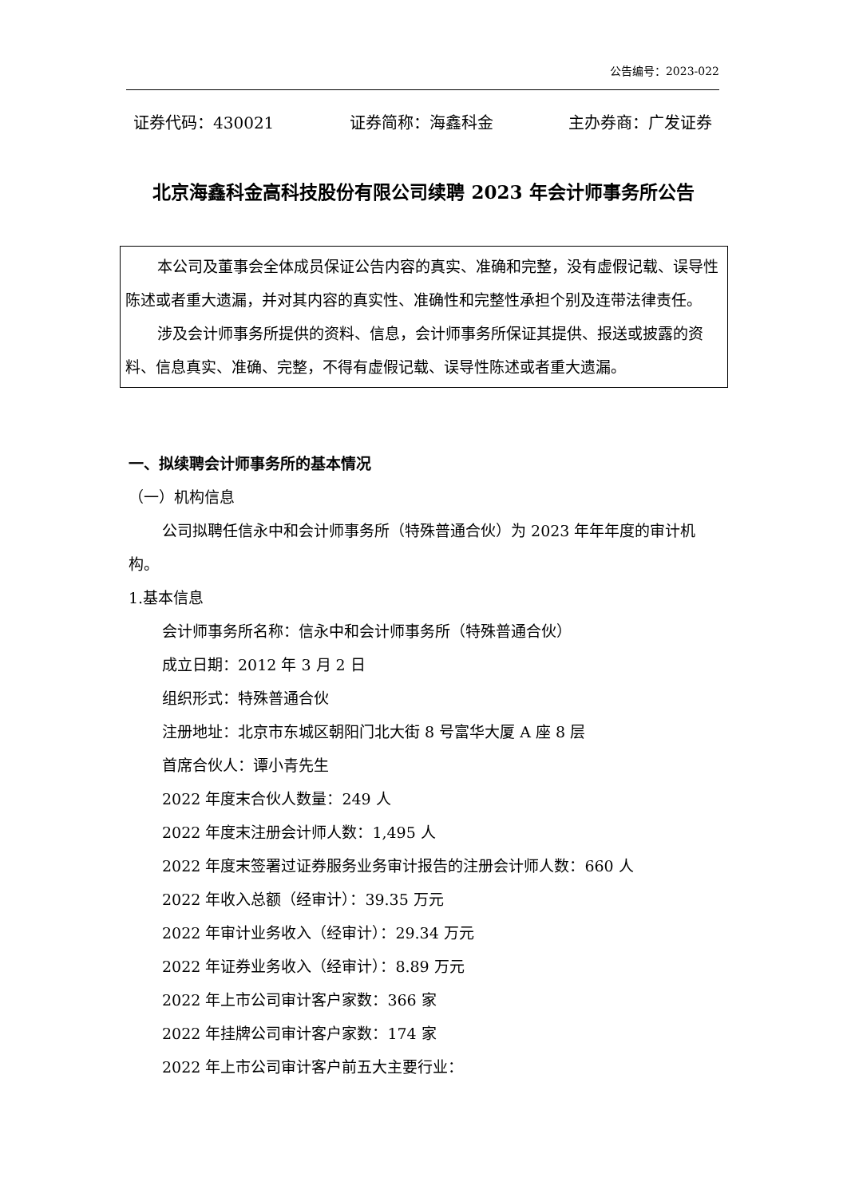公告编号：2023-022
证券代码：430021 证券简称：海鑫科金 主办券商：广发证券
北京海鑫科金高科技股份有限公司续聘 2023 年会计师事务所公告
本公司及董事会全体成员保证公告内容的真实、准确和完整，没有虚假记载、误导性陈述或者重大遗漏，并对其内容的真实性、准确性和完整性承担个别及连带法律责任。
涉及会计师事务所提供的资料、信息，会计师事务所保证其提供、报送或披露的资料、信息真实、准确、完整，不得有虚假记载、误导性陈述或者重大遗漏。
一、拟续聘会计师事务所的基本情况
（一）机构信息
公司拟聘任信永中和会计师事务所（特殊普通合伙）为 2023 年年年度的审计机构。
1.基本信息
会计师事务所名称：信永中和会计师事务所（特殊普通合伙）
成立日期：2012 年 3 月 2 日
组织形式：特殊普通合伙
注册地址：北京市东城区朝阳门北大街 8 号富华大厦 A 座 8 层
首席合伙人：谭小青先生
2022 年度末合伙人数量：249 人
2022 年度末注册会计师人数：1,495 人
2022 年度末签署过证券服务业务审计报告的注册会计师人数：660 人
2022 年收入总额（经审计）：39.35 万元
2022 年审计业务收入（经审计）：29.34 万元
2022 年证券业务收入（经审计）：8.89 万元
2022 年上市公司审计客户家数：366 家
2022 年挂牌公司审计客户家数：174 家
2022 年上市公司审计客户前五大主要行业：